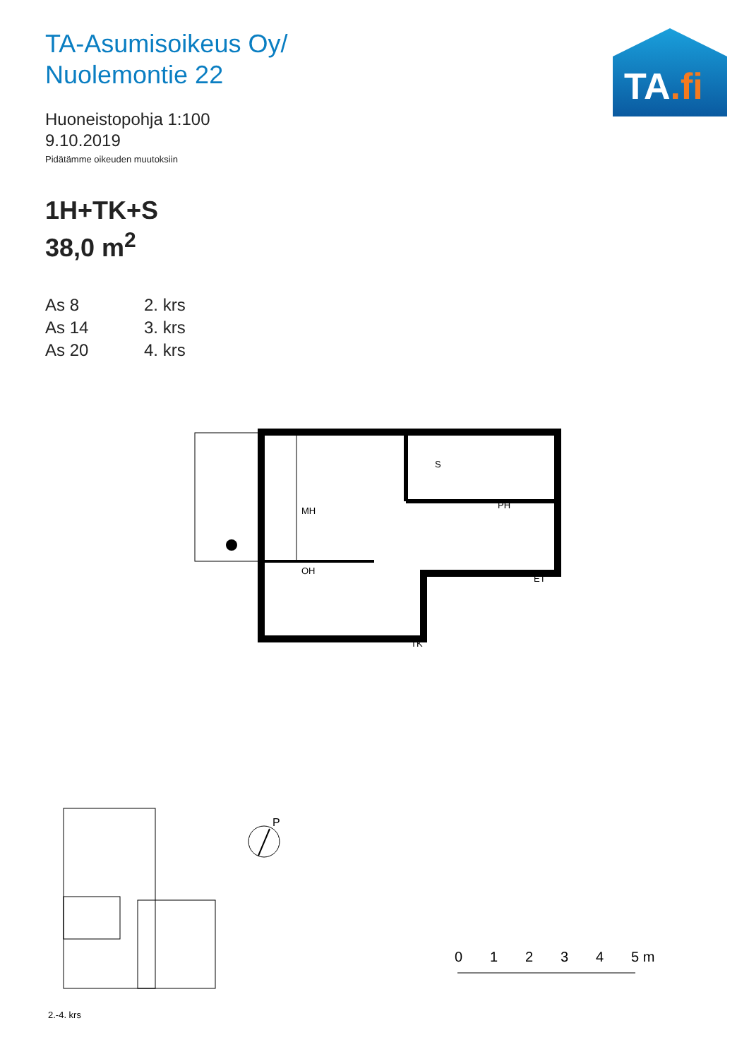TA-Asumisoikeus Oy/
Nuolemontie 22
Huoneistopohja 1:100
9.10.2019
Pidätämme oikeuden muutoksiin
1H+TK+S
38,0 m<sup>2</sup>
| As 8 | 2. krs |
| As 14 | 3. krs |
| As 20 | 4. krs |
TA.fi
MH
OH
TK
S
PH
ET
2.-4. krs
P
0
1
2
3
4
5 m